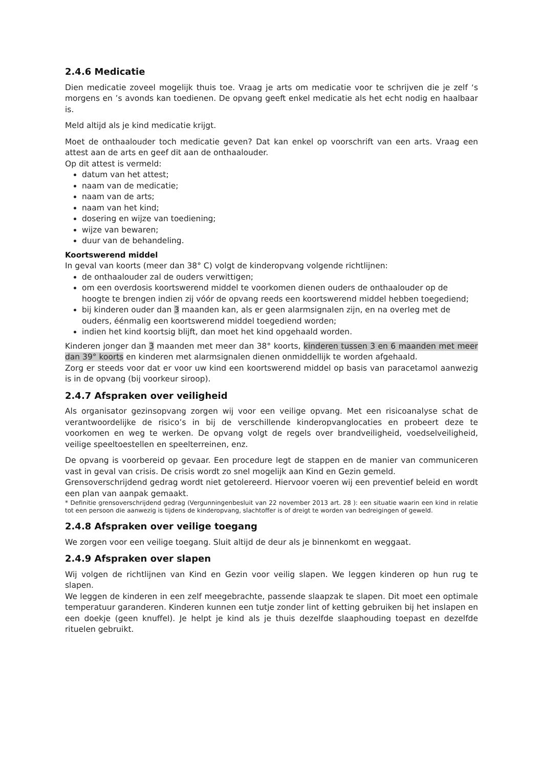2.4.6 Medicatie
Dien medicatie zoveel mogelijk thuis toe. Vraag je arts om medicatie voor te schrijven die je zelf ‘s morgens en ’s avonds kan toedienen. De opvang geeft enkel medicatie als het echt nodig en haalbaar is.
Meld altijd als je kind medicatie krijgt.
Moet de onthaalouder toch medicatie geven? Dat kan enkel op voorschrift van een arts. Vraag een attest aan de arts en geef dit aan de onthaalouder.
Op dit attest is vermeld:
datum van het attest;
naam van de medicatie;
naam van de arts;
naam van het kind;
dosering en wijze van toediening;
wijze van bewaren;
duur van de behandeling.
Koortswerend middel
In geval van koorts (meer dan 38° C) volgt de kinderopvang volgende richtlijnen:
de onthaalouder zal de ouders verwittigen;
om een overdosis koortswerend middel te voorkomen dienen ouders de onthaalouder op de hoogte te brengen indien zij vóór de opvang reeds een koortswerend middel hebben toegediend;
bij kinderen ouder dan 3 maanden kan, als er geen alarmsignalen zijn, en na overleg met de ouders, éénmalig een koortswerend middel toegediend worden;
indien het kind koortsig blijft, dan moet het kind opgehaald worden.
Kinderen jonger dan 3 maanden met meer dan 38° koorts, kinderen tussen 3 en 6 maanden met meer dan 39° koorts en kinderen met alarmsignalen dienen onmiddellijk te worden afgehaald.
Zorg er steeds voor dat er voor uw kind een koortswerend middel op basis van paracetamol aanwezig is in de opvang (bij voorkeur siroop).
2.4.7 Afspraken over veiligheid
Als organisator gezinsopvang zorgen wij voor een veilige opvang. Met een risicoanalyse schat de verantwoordelijke de risico’s in bij de verschillende kinderopvanglocaties en probeert deze te voorkomen en weg te werken. De opvang volgt de regels over brandveiligheid, voedselveiligheid, veilige speeltoestellen en speelterreinen, enz.
De opvang is voorbereid op gevaar. Een procedure legt de stappen en de manier van communiceren vast in geval van crisis. De crisis wordt zo snel mogelijk aan Kind en Gezin gemeld.
Grensoverschrijdend gedrag wordt niet getolereerd. Hiervoor voeren wij een preventief beleid en wordt een plan van aanpak gemaakt.
* Definitie grensoverschrijdend gedrag (Vergunningenbesluit van 22 november 2013 art. 28 ): een situatie waarin een kind in relatie tot een persoon die aanwezig is tijdens de kinderopvang, slachtoffer is of dreigt te worden van bedreigingen of geweld.
2.4.8 Afspraken over veilige toegang
We zorgen voor een veilige toegang. Sluit altijd de deur als je binnenkomt en weggaat.
2.4.9 Afspraken over slapen
Wij volgen de richtlijnen van Kind en Gezin voor veilig slapen. We leggen kinderen op hun rug te slapen.
We leggen de kinderen in een zelf meegebrachte, passende slaapzak te slapen. Dit moet een optimale temperatuur garanderen. Kinderen kunnen een tutje zonder lint of ketting gebruiken bij het inslapen en een doekje (geen knuffel). Je helpt je kind als je thuis dezelfde slaaphouding toepast en dezelfde rituelen gebruikt.